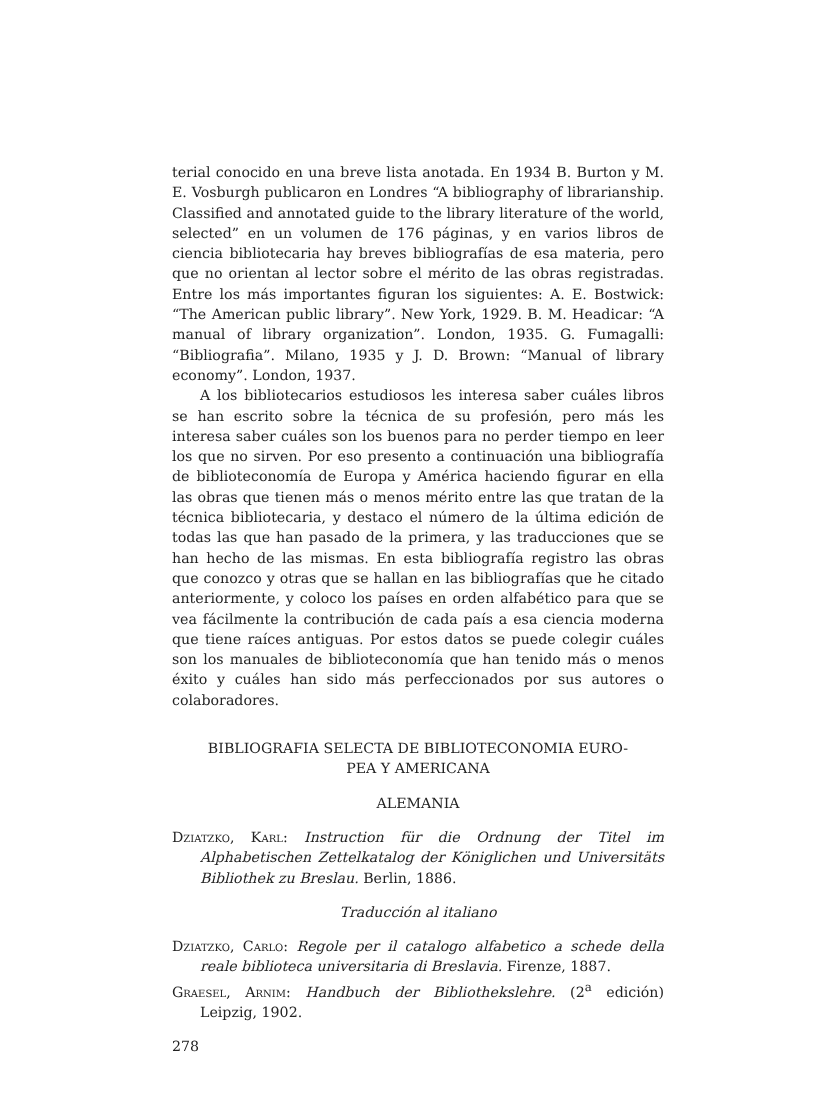terial conocido en una breve lista anotada. En 1934 B. Burton y M. E. Vosburgh publicaron en Londres “A bibliography of librarianship. Classified and annotated guide to the library literature of the world, selected” en un volumen de 176 páginas, y en varios libros de ciencia bibliotecaria hay breves bibliografías de esa materia, pero que no orientan al lector sobre el mérito de las obras registradas. Entre los más importantes figuran los siguientes: A. E. Bostwick: “The American public library”. New York, 1929. B. M. Headicar: “A manual of library organization”. London, 1935. G. Fumagalli: “Bibliografia”. Milano, 1935 y J. D. Brown: “Manual of library economy”. London, 1937.
A los bibliotecarios estudiosos les interesa saber cuáles libros se han escrito sobre la técnica de su profesión, pero más les interesa saber cuáles son los buenos para no perder tiempo en leer los que no sirven. Por eso presento a continuación una bibliografía de biblioteconomía de Europa y América haciendo figurar en ella las obras que tienen más o menos mérito entre las que tratan de la técnica bibliotecaria, y destaco el número de la última edición de todas las que han pasado de la primera, y las traducciones que se han hecho de las mismas. En esta bibliografía registro las obras que conozco y otras que se hallan en las bibliografías que he citado anteriormente, y coloco los países en orden alfabético para que se vea fácilmente la contribución de cada país a esa ciencia moderna que tiene raíces antiguas. Por estos datos se puede colegir cuáles son los manuales de biblioteconomía que han tenido más o menos éxito y cuáles han sido más perfeccionados por sus autores o colaboradores.
BIBLIOGRAFIA SELECTA DE BIBLIOTECONOMIA EURO-
PEA Y AMERICANA
ALEMANIA
Dziatzko, Karl: Instruction für die Ordnung der Titel im Alphabetischen Zettelkatalog der Königlichen und Universitäts Bibliothek zu Breslau. Berlin, 1886.
Traducción al italiano
Dziatzko, Carlo: Regole per il catalogo alfabetico a schede della reale biblioteca universitaria di Breslavia. Firenze, 1887.
Graesel, Arnim: Handbuch der Bibliothekslehre. (2<sup>a</sup> edición) Leipzig, 1902.
278